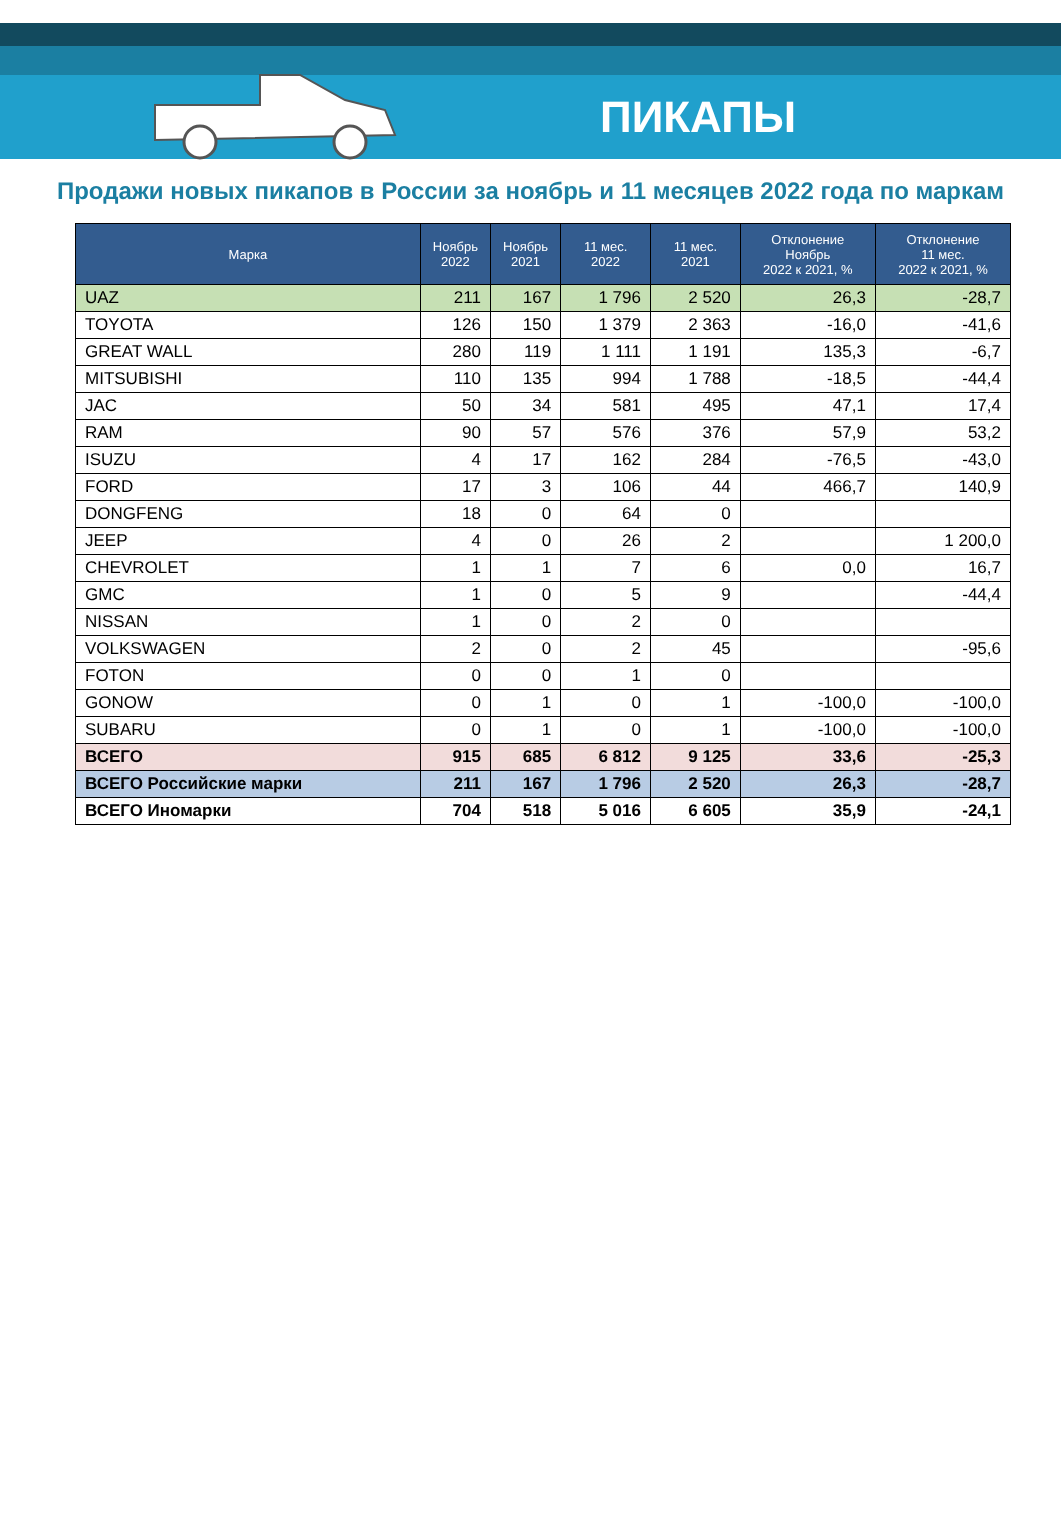ПИКАПЫ
Продажи новых пикапов в России за ноябрь и 11 месяцев 2022 года по маркам
| Марка | Ноябрь 2022 | Ноябрь 2021 | 11 мес. 2022 | 11 мес. 2021 | Отклонение Ноябрь 2022 к 2021, % | Отклонение 11 мес. 2022 к 2021, % |
| --- | --- | --- | --- | --- | --- | --- |
| UAZ | 211 | 167 | 1 796 | 2 520 | 26,3 | -28,7 |
| TOYOTA | 126 | 150 | 1 379 | 2 363 | -16,0 | -41,6 |
| GREAT WALL | 280 | 119 | 1 111 | 1 191 | 135,3 | -6,7 |
| MITSUBISHI | 110 | 135 | 994 | 1 788 | -18,5 | -44,4 |
| JAC | 50 | 34 | 581 | 495 | 47,1 | 17,4 |
| RAM | 90 | 57 | 576 | 376 | 57,9 | 53,2 |
| ISUZU | 4 | 17 | 162 | 284 | -76,5 | -43,0 |
| FORD | 17 | 3 | 106 | 44 | 466,7 | 140,9 |
| DONGFENG | 18 | 0 | 64 | 0 | | |
| JEEP | 4 | 0 | 26 | 2 | | 1 200,0 |
| CHEVROLET | 1 | 1 | 7 | 6 | 0,0 | 16,7 |
| GMC | 1 | 0 | 5 | 9 | | -44,4 |
| NISSAN | 1 | 0 | 2 | 0 | | |
| VOLKSWAGEN | 2 | 0 | 2 | 45 | | -95,6 |
| FOTON | 0 | 0 | 1 | 0 | | |
| GONOW | 0 | 1 | 0 | 1 | -100,0 | -100,0 |
| SUBARU | 0 | 1 | 0 | 1 | -100,0 | -100,0 |
| ВСЕГО | 915 | 685 | 6 812 | 9 125 | 33,6 | -25,3 |
| ВСЕГО Российские марки | 211 | 167 | 1 796 | 2 520 | 26,3 | -28,7 |
| ВСЕГО Иномарки | 704 | 518 | 5 016 | 6 605 | 35,9 | -24,1 |